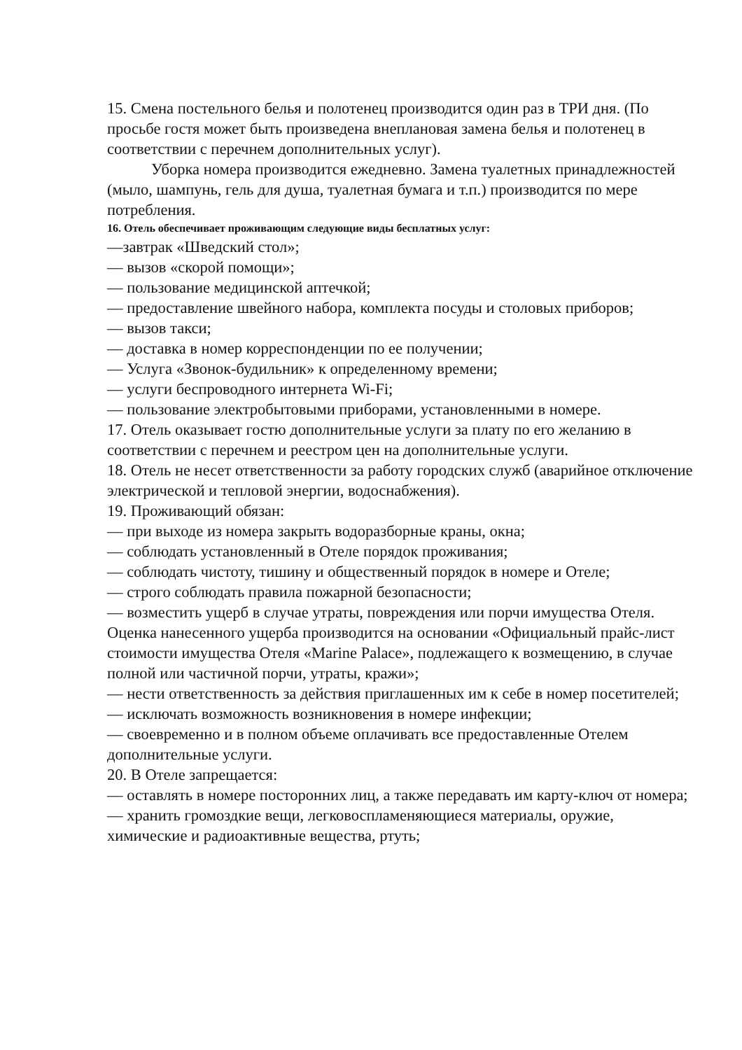15. Смена постельного белья и полотенец производится один раз в ТРИ дня. (По просьбе гостя может быть произведена внеплановая замена белья и полотенец в соответствии с перечнем дополнительных услуг).
Уборка номера производится ежедневно. Замена туалетных принадлежностей (мыло, шампунь, гель для душа, туалетная бумага и т.п.) производится по мере потребления.
16. Отель обеспечивает проживающим следующие виды бесплатных услуг:
—завтрак «Шведский стол»;
— вызов «скорой помощи»;
— пользование медицинской аптечкой;
— предоставление швейного набора, комплекта посуды и столовых приборов;
— вызов такси;
— доставка в номер корреспонденции по ее получении;
— Услуга «Звонок-будильник» к определенному времени;
— услуги беспроводного интернета Wi-Fi;
— пользование электробытовыми приборами, установленными в номере.
17. Отель оказывает гостю дополнительные услуги за плату по его желанию в соответствии с перечнем и реестром цен на дополнительные услуги.
18. Отель не несет ответственности за работу городских служб (аварийное отключение электрической и тепловой энергии, водоснабжения).
19. Проживающий обязан:
— при выходе из номера закрыть водоразборные краны, окна;
— соблюдать установленный в Отеле порядок проживания;
— соблюдать чистоту, тишину и общественный порядок в номере и Отеле;
— строго соблюдать правила пожарной безопасности;
— возместить ущерб в случае утраты, повреждения или порчи имущества Отеля. Оценка нанесенного ущерба производится на основании «Официальный прайс-лист стоимости имущества Отеля «Marine Palace», подлежащего к возмещению, в случае полной или частичной порчи, утраты, кражи»;
— нести ответственность за действия приглашенных им к себе в номер посетителей;
— исключать возможность возникновения в номере инфекции;
— своевременно и в полном объеме оплачивать все предоставленные Отелем дополнительные услуги.
20. В Отеле запрещается:
— оставлять в номере посторонних лиц, а также передавать им карту-ключ от номера;
— хранить громоздкие вещи, легковоспламеняющиеся материалы, оружие, химические и радиоактивные вещества, ртуть;